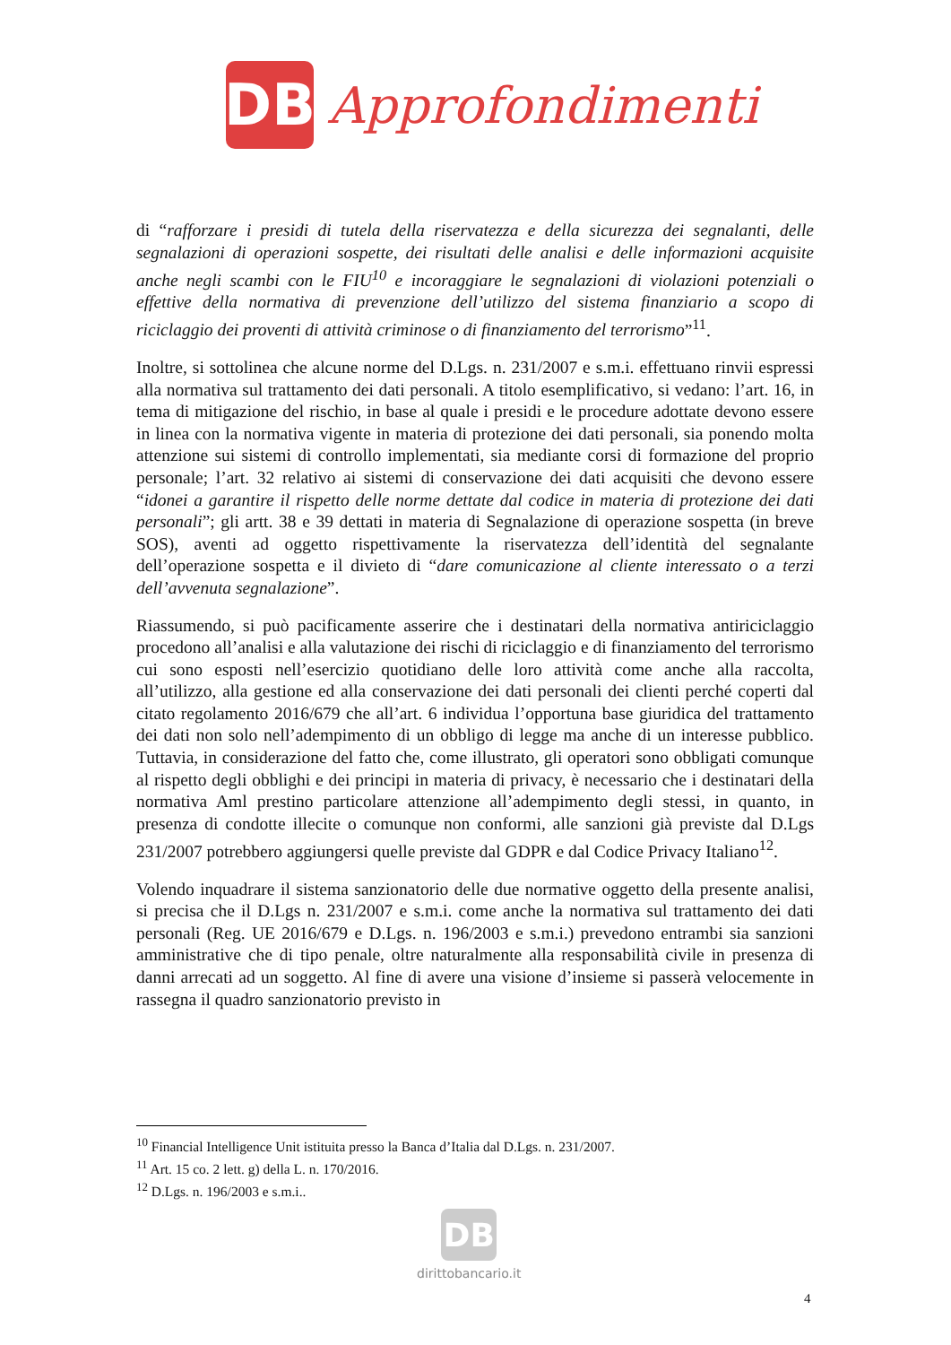DB
Approfondimenti
di “rafforzare i presidi di tutela della riservatezza e della sicurezza dei segnalanti, delle segnalazioni di operazioni sospette, dei risultati delle analisi e delle informazioni acquisite anche negli scambi con le FIU<sup>10</sup> e incoraggiare le segnalazioni di violazioni potenziali o effettive della normativa di prevenzione dell’utilizzo del sistema finanziario a scopo di riciclaggio dei proventi di attività criminose o di finanziamento del terrorismo”<sup>11</sup>.
Inoltre, si sottolinea che alcune norme del D.Lgs. n. 231/2007 e s.m.i. effettuano rinvii espressi alla normativa sul trattamento dei dati personali. A titolo esemplificativo, si vedano: l’art. 16, in tema di mitigazione del rischio, in base al quale i presidi e le procedure adottate devono essere in linea con la normativa vigente in materia di protezione dei dati personali, sia ponendo molta attenzione sui sistemi di controllo implementati, sia mediante corsi di formazione del proprio personale; l’art. 32 relativo ai sistemi di conservazione dei dati acquisiti che devono essere “idonei a garantire il rispetto delle norme dettate dal codice in materia di protezione dei dati personali”; gli artt. 38 e 39 dettati in materia di Segnalazione di operazione sospetta (in breve SOS), aventi ad oggetto rispettivamente la riservatezza dell’identità del segnalante dell’operazione sospetta e il divieto di “dare comunicazione al cliente interessato o a terzi dell’avvenuta segnalazione”.
Riassumendo, si può pacificamente asserire che i destinatari della normativa antiriciclaggio procedono all’analisi e alla valutazione dei rischi di riciclaggio e di finanziamento del terrorismo cui sono esposti nell’esercizio quotidiano delle loro attività come anche alla raccolta, all’utilizzo, alla gestione ed alla conservazione dei dati personali dei clienti perché coperti dal citato regolamento 2016/679 che all’art. 6 individua l’opportuna base giuridica del trattamento dei dati non solo nell’adempimento di un obbligo di legge ma anche di un interesse pubblico. Tuttavia, in considerazione del fatto che, come illustrato, gli operatori sono obbligati comunque al rispetto degli obblighi e dei principi in materia di privacy, è necessario che i destinatari della normativa Aml prestino particolare attenzione all’adempimento degli stessi, in quanto, in presenza di condotte illecite o comunque non conformi, alle sanzioni già previste dal D.Lgs 231/2007 potrebbero aggiungersi quelle previste dal GDPR e dal Codice Privacy Italiano<sup>12</sup>.
Volendo inquadrare il sistema sanzionatorio delle due normative oggetto della presente analisi, si precisa che il D.Lgs n. 231/2007 e s.m.i. come anche la normativa sul trattamento dei dati personali (Reg. UE 2016/679 e D.Lgs. n. 196/2003 e s.m.i.) prevedono entrambi sia sanzioni amministrative che di tipo penale, oltre naturalmente alla responsabilità civile in presenza di danni arrecati ad un soggetto. Al fine di avere una visione d’insieme si passerà velocemente in rassegna il quadro sanzionatorio previsto in
<sup>10</sup> Financial Intelligence Unit istituita presso la Banca d’Italia dal D.Lgs. n. 231/2007.
<sup>11</sup> Art. 15 co. 2 lett. g) della L. n. 170/2016.
<sup>12</sup> D.Lgs. n. 196/2003 e s.m.i..
DB
dirittobancario.it
4